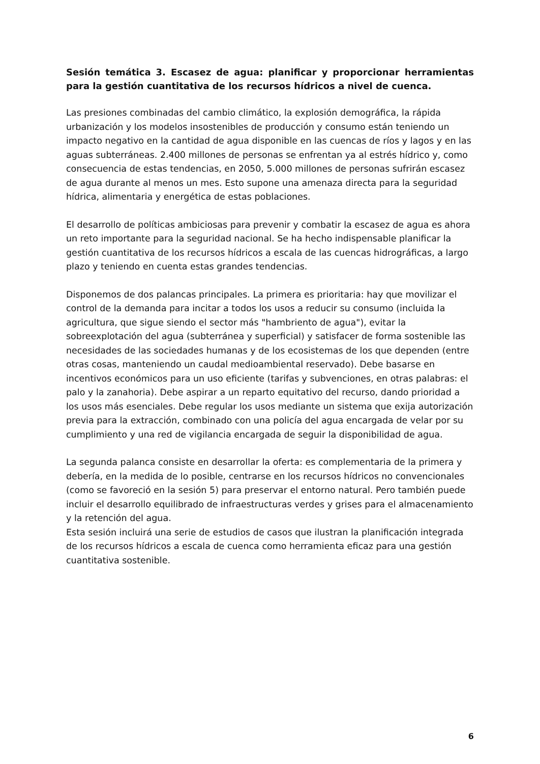Sesión temática 3. Escasez de agua: planificar y proporcionar herramientas para la gestión cuantitativa de los recursos hídricos a nivel de cuenca.
Las presiones combinadas del cambio climático, la explosión demográfica, la rápida urbanización y los modelos insostenibles de producción y consumo están teniendo un impacto negativo en la cantidad de agua disponible en las cuencas de ríos y lagos y en las aguas subterráneas. 2.400 millones de personas se enfrentan ya al estrés hídrico y, como consecuencia de estas tendencias, en 2050, 5.000 millones de personas sufrirán escasez de agua durante al menos un mes. Esto supone una amenaza directa para la seguridad hídrica, alimentaria y energética de estas poblaciones.
El desarrollo de políticas ambiciosas para prevenir y combatir la escasez de agua es ahora un reto importante para la seguridad nacional. Se ha hecho indispensable planificar la gestión cuantitativa de los recursos hídricos a escala de las cuencas hidrográficas, a largo plazo y teniendo en cuenta estas grandes tendencias.
Disponemos de dos palancas principales. La primera es prioritaria: hay que movilizar el control de la demanda para incitar a todos los usos a reducir su consumo (incluida la agricultura, que sigue siendo el sector más "hambriento de agua"), evitar la sobreexplotación del agua (subterránea y superficial) y satisfacer de forma sostenible las necesidades de las sociedades humanas y de los ecosistemas de los que dependen (entre otras cosas, manteniendo un caudal medioambiental reservado). Debe basarse en incentivos económicos para un uso eficiente (tarifas y subvenciones, en otras palabras: el palo y la zanahoria). Debe aspirar a un reparto equitativo del recurso, dando prioridad a los usos más esenciales. Debe regular los usos mediante un sistema que exija autorización previa para la extracción, combinado con una policía del agua encargada de velar por su cumplimiento y una red de vigilancia encargada de seguir la disponibilidad de agua.
La segunda palanca consiste en desarrollar la oferta: es complementaria de la primera y debería, en la medida de lo posible, centrarse en los recursos hídricos no convencionales (como se favoreció en la sesión 5) para preservar el entorno natural. Pero también puede incluir el desarrollo equilibrado de infraestructuras verdes y grises para el almacenamiento y la retención del agua.
Esta sesión incluirá una serie de estudios de casos que ilustran la planificación integrada de los recursos hídricos a escala de cuenca como herramienta eficaz para una gestión cuantitativa sostenible.
6